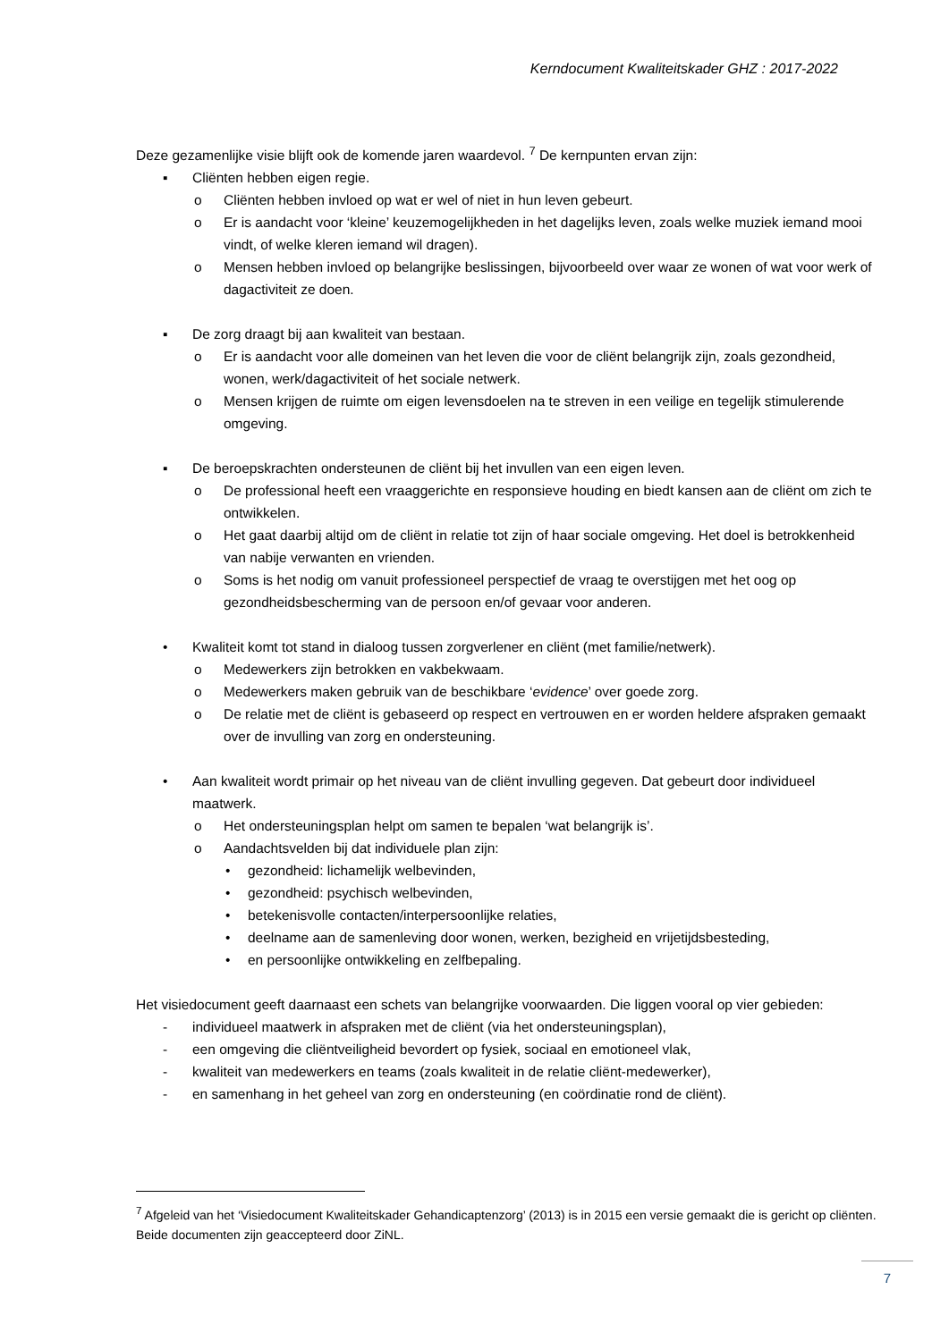Kerndocument Kwaliteitskader GHZ : 2017-2022
Deze gezamenlijke visie blijft ook de komende jaren waardevol. <sup>7</sup> De kernpunten ervan zijn:
▪ Cliënten hebben eigen regie.
o Cliënten hebben invloed op wat er wel of niet in hun leven gebeurt.
o Er is aandacht voor ‘kleine’ keuzemogelijkheden in het dagelijks leven, zoals welke muziek iemand mooi vindt, of welke kleren iemand wil dragen).
o Mensen hebben invloed op belangrijke beslissingen, bijvoorbeeld over waar ze wonen of wat voor werk of dagactiviteit ze doen.
▪ De zorg draagt bij aan kwaliteit van bestaan.
o Er is aandacht voor alle domeinen van het leven die voor de cliënt belangrijk zijn, zoals gezondheid, wonen, werk/dagactiviteit of het sociale netwerk.
o Mensen krijgen de ruimte om eigen levensdoelen na te streven in een veilige en tegelijk stimulerende omgeving.
▪ De beroepskrachten ondersteunen de cliënt bij het invullen van een eigen leven.
o De professional heeft een vraaggerichte en responsieve houding en biedt kansen aan de cliënt om zich te ontwikkelen.
o Het gaat daarbij altijd om de cliënt in relatie tot zijn of haar sociale omgeving. Het doel is betrokkenheid van nabije verwanten en vrienden.
o Soms is het nodig om vanuit professioneel perspectief de vraag te overstijgen met het oog op gezondheidsbescherming van de persoon en/of gevaar voor anderen.
• Kwaliteit komt tot stand in dialoog tussen zorgverlener en cliënt (met familie/netwerk).
o Medewerkers zijn betrokken en vakbekwaam.
o Medewerkers maken gebruik van de beschikbare ‘evidence’ over goede zorg.
o De relatie met de cliënt is gebaseerd op respect en vertrouwen en er worden heldere afspraken gemaakt over de invulling van zorg en ondersteuning.
• Aan kwaliteit wordt primair op het niveau van de cliënt invulling gegeven. Dat gebeurt door individueel maatwerk.
o Het ondersteuningsplan helpt om samen te bepalen ‘wat belangrijk is’.
o Aandachtsvelden bij dat individuele plan zijn:
• gezondheid: lichamelijk welbevinden,
• gezondheid: psychisch welbevinden,
• betekenisvolle contacten/interpersoonlijke relaties,
• deelname aan de samenleving door wonen, werken, bezigheid en vrijetijdsbesteding,
• en persoonlijke ontwikkeling en zelfbepaling.
Het visiedocument geeft daarnaast een schets van belangrijke voorwaarden. Die liggen vooral op vier gebieden:
- individueel maatwerk in afspraken met de cliënt (via het ondersteuningsplan),
- een omgeving die cliëntveiligheid bevordert op fysiek, sociaal en emotioneel vlak,
- kwaliteit van medewerkers en teams (zoals kwaliteit in de relatie cliënt-medewerker),
- en samenhang in het geheel van zorg en ondersteuning (en coördinatie rond de cliënt).
<sup>7</sup> Afgeleid van het ‘Visiedocument Kwaliteitskader Gehandicaptenzorg’ (2013) is in 2015 een versie gemaakt die is gericht op cliënten. Beide documenten zijn geaccepteerd door ZiNL.
7